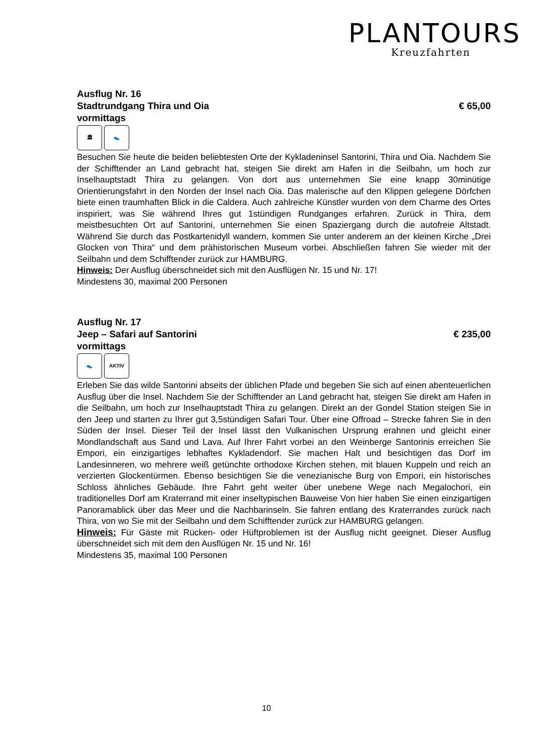PLANTOURS
Kreuzfahrten
Ausflug Nr. 16
Stadtrundgang Thira und Oia € 65,00
vormittags
🏛 👟
Besuchen Sie heute die beiden beliebtesten Orte der Kykladeninsel Santorini, Thira und Oia. Nachdem Sie der Schifftender an Land gebracht hat, steigen Sie direkt am Hafen in die Seilbahn, um hoch zur Inselhauptstadt Thira zu gelangen. Von dort aus unternehmen Sie eine knapp 30minütige Orientierungsfahrt in den Norden der Insel nach Oia. Das malerische auf den Klippen gelegene Dörfchen biete einen traumhaften Blick in die Caldera. Auch zahlreiche Künstler wurden von dem Charme des Ortes inspiriert, was Sie während Ihres gut 1stündigen Rundganges erfahren. Zurück in Thira, dem meistbesuchten Ort auf Santorini, unternehmen Sie einen Spaziergang durch die autofreie Altstadt. Während Sie durch das Postkartenidyll wandern, kommen Sie unter anderem an der kleinen Kirche „Drei Glocken von Thira“ und dem prähistorischen Museum vorbei. Abschließen fahren Sie wieder mit der Seilbahn und dem Schifftender zurück zur HAMBURG.
Hinweis: Der Ausflug überschneidet sich mit den Ausflügen Nr. 15 und Nr. 17!
Mindestens 30, maximal 200 Personen
Ausflug Nr. 17
Jeep – Safari auf Santorini € 235,00
vormittags
👟 AKTIV
Erleben Sie das wilde Santorini abseits der üblichen Pfade und begeben Sie sich auf einen abenteuerlichen Ausflug über die Insel. Nachdem Sie der Schifftender an Land gebracht hat, steigen Sie direkt am Hafen in die Seilbahn, um hoch zur Inselhauptstadt Thira zu gelangen. Direkt an der Gondel Station steigen Sie in den Jeep und starten zu Ihrer gut 3,5stündigen Safari Tour. Über eine Offroad – Strecke fahren Sie in den Süden der Insel. Dieser Teil der Insel lässt den Vulkanischen Ursprung erahnen und gleicht einer Mondlandschaft aus Sand und Lava. Auf Ihrer Fahrt vorbei an den Weinberge Santorinis erreichen Sie Empori, ein einzigartiges lebhaftes Kykladendorf. Sie machen Halt und besichtigen das Dorf im Landesinneren, wo mehrere weiß getünchte orthodoxe Kirchen stehen, mit blauen Kuppeln und reich an verzierten Glockentürmen. Ebenso besichtigen Sie die venezianische Burg von Empori, ein historisches Schloss ähnliches Gebäude. Ihre Fahrt geht weiter über unebene Wege nach Megalochori, ein traditionelles Dorf am Kraterrand mit einer inseltypischen Bauweise Von hier haben Sie einen einzigartigen Panoramablick über das Meer und die Nachbarinseln. Sie fahren entlang des Kraterrandes zurück nach Thira, von wo Sie mit der Seilbahn und dem Schifftender zurück zur HAMBURG gelangen.
Hinweis: Für Gäste mit Rücken- oder Hüftproblemen ist der Ausflug nicht geeignet. Dieser Ausflug überschneidet sich mit dem den Ausflügen Nr. 15 und Nr. 16!
Mindestens 35, maximal 100 Personen
10